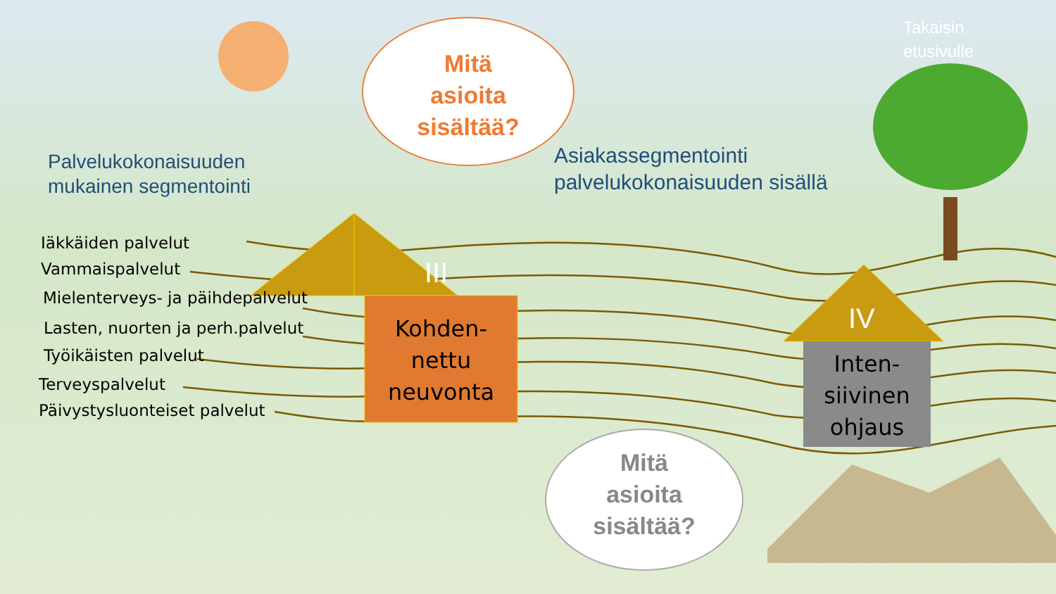Takaisin
etusivulle
Mitä
asioita
sisältää?
Palvelukokonaisuuden
mukainen segmentointi
Asiakassegmentointi
palvelukokonaisuuden sisällä
Iäkkäiden palvelut
Vammaispalvelut
Mielenterveys- ja päihdepalvelut
Lasten, nuorten ja perh.palvelut
Työikäisten palvelut
Terveyspalvelut
Päivystysluonteiset palvelut
III
Kohden-
nettu
neuvonta
IV
Inten-
siivinen
ohjaus
Mitä
asioita
sisältää?